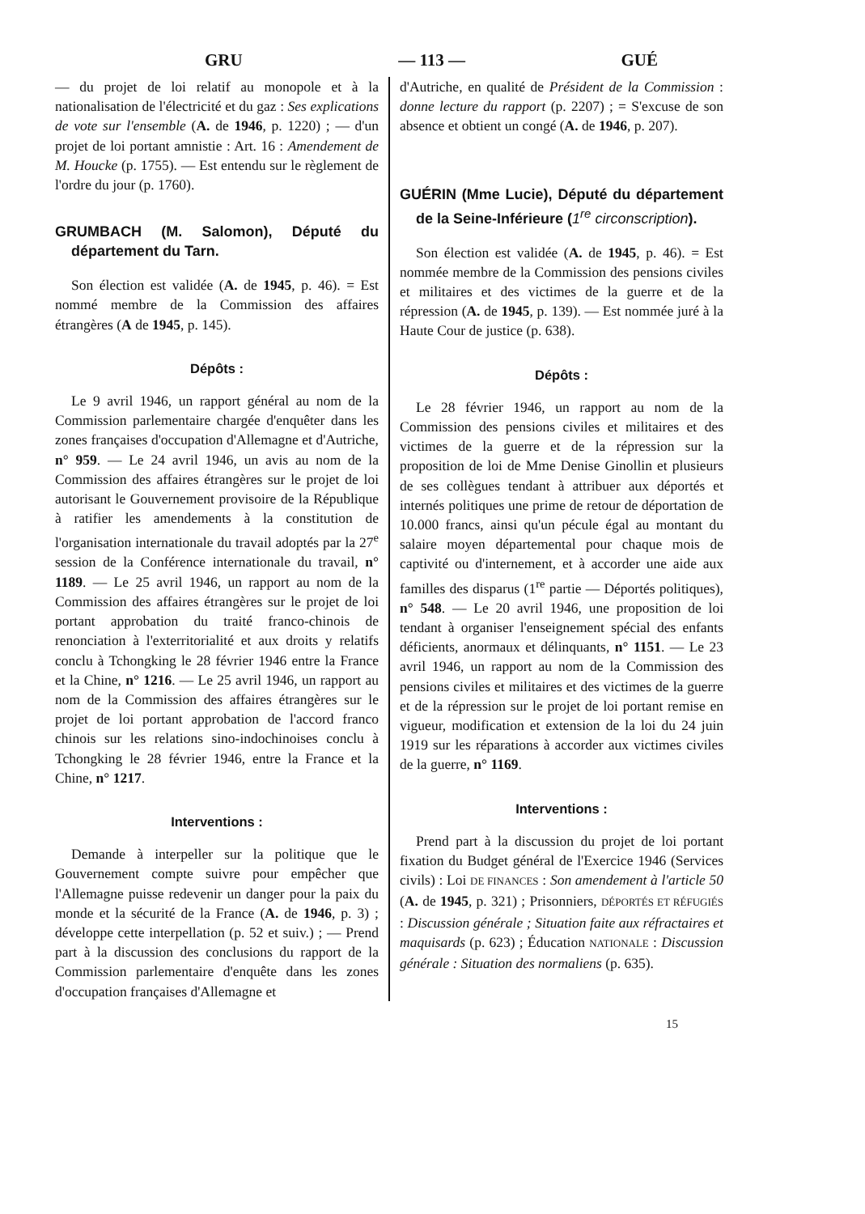GRU — 113 — GUÉ
— du projet de loi relatif au monopole et à la nationalisation de l'électricité et du gaz : Ses explications de vote sur l'ensemble (A. de 1946, p. 1220) ; — d'un projet de loi portant amnistie : Art. 16 : Amendement de M. Houcke (p. 1755). — Est entendu sur le règlement de l'ordre du jour (p. 1760).
GRUMBACH (M. Salomon), Député du département du Tarn.
Son élection est validée (A. de 1945, p. 46). = Est nommé membre de la Commission des affaires étrangères (A de 1945, p. 145).
Dépôts :
Le 9 avril 1946, un rapport général au nom de la Commission parlementaire chargée d'enquêter dans les zones françaises d'occupation d'Allemagne et d'Autriche, n° 959. — Le 24 avril 1946, un avis au nom de la Commission des affaires étrangères sur le projet de loi autorisant le Gouvernement provisoire de la République à ratifier les amendements à la constitution de l'organisation internationale du travail adoptés par la 27<sup>e</sup> session de la Conférence internationale du travail, n° 1189. — Le 25 avril 1946, un rapport au nom de la Commission des affaires étrangères sur le projet de loi portant approbation du traité franco-chinois de renonciation à l'exterritorialité et aux droits y relatifs conclu à Tchongking le 28 février 1946 entre la France et la Chine, n° 1216. — Le 25 avril 1946, un rapport au nom de la Commission des affaires étrangères sur le projet de loi portant approbation de l'accord franco chinois sur les relations sino-indochinoises conclu à Tchongking le 28 février 1946, entre la France et la Chine, n° 1217.
Interventions :
Demande à interpeller sur la politique que le Gouvernement compte suivre pour empêcher que l'Allemagne puisse redevenir un danger pour la paix du monde et la sécurité de la France (A. de 1946, p. 3) ; développe cette interpellation (p. 52 et suiv.) ; — Prend part à la discussion des conclusions du rapport de la Commission parlementaire d'enquête dans les zones d'occupation françaises d'Allemagne et
d'Autriche, en qualité de Président de la Commission : donne lecture du rapport (p. 2207) ; = S'excuse de son absence et obtient un congé (A. de 1946, p. 207).
GUÉRIN (Mme Lucie), Député du département de la Seine-Inférieure (1<sup>re</sup> circonscription).
Son élection est validée (A. de 1945, p. 46). = Est nommée membre de la Commission des pensions civiles et militaires et des victimes de la guerre et de la répression (A. de 1945, p. 139). — Est nommée juré à la Haute Cour de justice (p. 638).
Dépôts :
Le 28 février 1946, un rapport au nom de la Commission des pensions civiles et militaires et des victimes de la guerre et de la répression sur la proposition de loi de Mme Denise Ginollin et plusieurs de ses collègues tendant à attribuer aux déportés et internés politiques une prime de retour de déportation de 10.000 francs, ainsi qu'un pécule égal au montant du salaire moyen départemental pour chaque mois de captivité ou d'internement, et à accorder une aide aux familles des disparus (1<sup>re</sup> partie — Déportés politiques), n° 548. — Le 20 avril 1946, une proposition de loi tendant à organiser l'enseignement spécial des enfants déficients, anormaux et délinquants, n° 1151. — Le 23 avril 1946, un rapport au nom de la Commission des pensions civiles et militaires et des victimes de la guerre et de la répression sur le projet de loi portant remise en vigueur, modification et extension de la loi du 24 juin 1919 sur les réparations à accorder aux victimes civiles de la guerre, n° 1169.
Interventions :
Prend part à la discussion du projet de loi portant fixation du Budget général de l'Exercice 1946 (Services civils) : Loi DE FINANCES : Son amendement à l'article 50 (A. de 1945, p. 321) ; Prisonniers, DÉPORTÉS ET RÉFUGIÉS : Discussion générale ; Situation faite aux réfractaires et maquisards (p. 623) ; Éducation NATIONALE : Discussion générale : Situation des normaliens (p. 635).
15